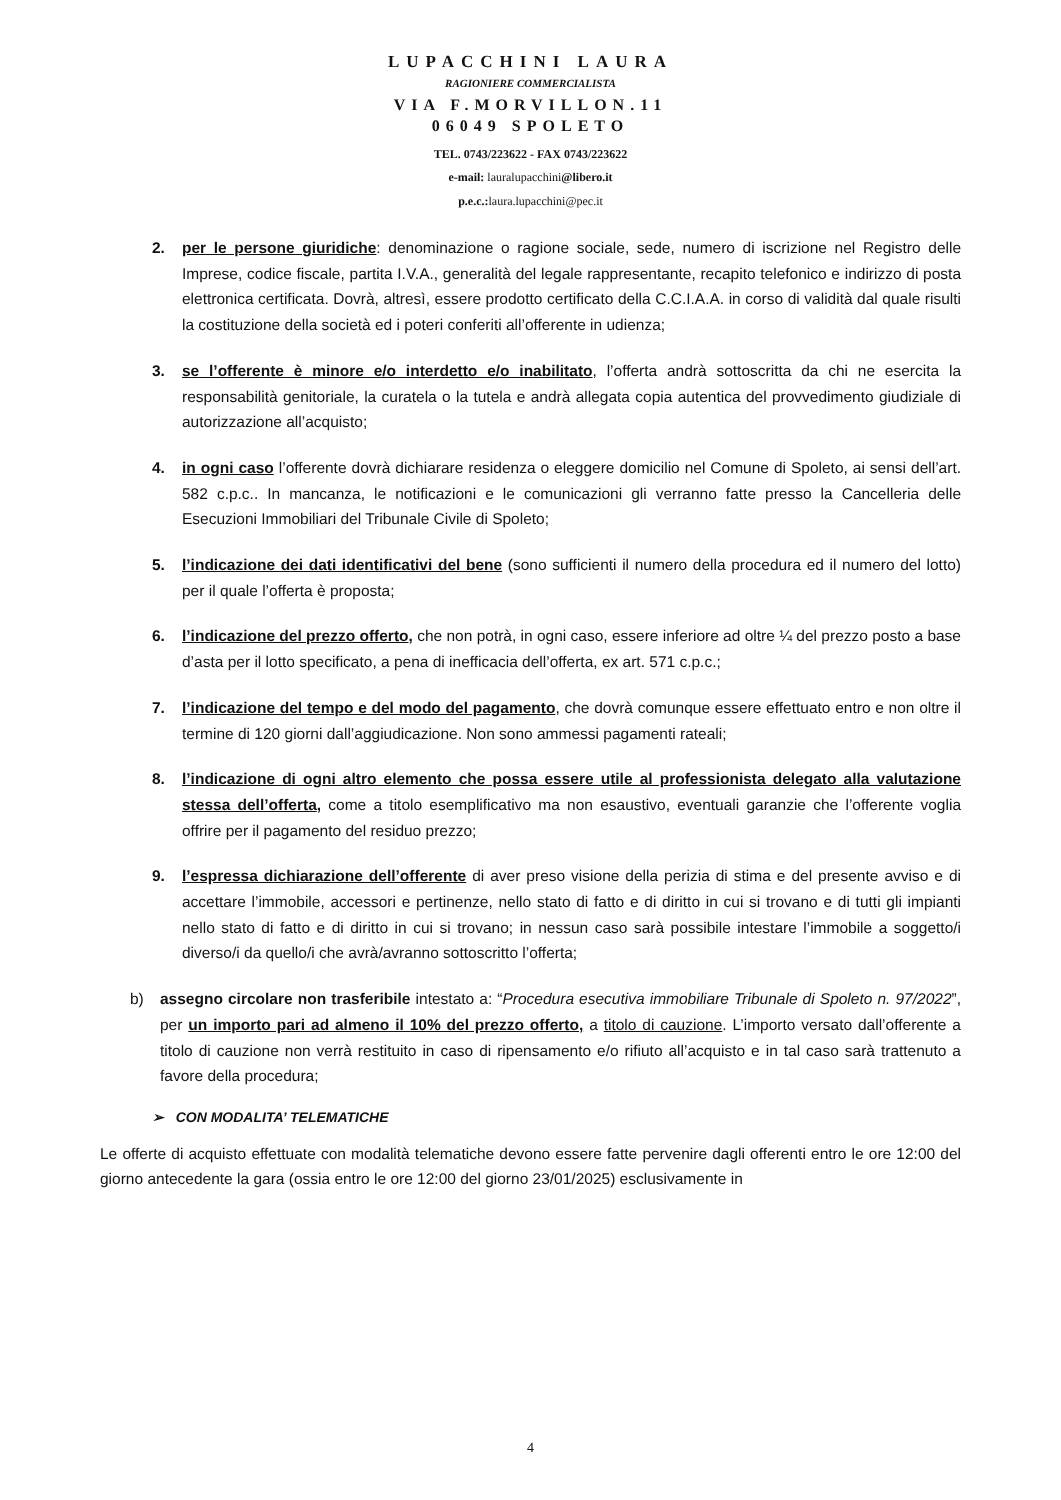LUPACCHINI LAURA
RAGIONIERE COMMERCIALISTA
VIA F.MORVILLON.11
06049 SPOLETO
TEL. 0743/223622 - FAX 0743/223622
e-mail: lauralupacchini@libero.it
p.e.c.: laura.lupacchini@pec.it
2. per le persone giuridiche: denominazione o ragione sociale, sede, numero di iscrizione nel Registro delle Imprese, codice fiscale, partita I.V.A., generalità del legale rappresentante, recapito telefonico e indirizzo di posta elettronica certificata. Dovrà, altresì, essere prodotto certificato della C.C.I.A.A. in corso di validità dal quale risulti la costituzione della società ed i poteri conferiti all’offerente in udienza;
3. se l’offerente è minore e/o interdetto e/o inabilitato, l’offerta andrà sottoscritta da chi ne esercita la responsabilità genitoriale, la curatela o la tutela e andrà allegata copia autentica del provvedimento giudiziale di autorizzazione all’acquisto;
4. in ogni caso l’offerente dovrà dichiarare residenza o eleggere domicilio nel Comune di Spoleto, ai sensi dell’art. 582 c.p.c.. In mancanza, le notificazioni e le comunicazioni gli verranno fatte presso la Cancelleria delle Esecuzioni Immobiliari del Tribunale Civile di Spoleto;
5. l’indicazione dei dati identificativi del bene (sono sufficienti il numero della procedura ed il numero del lotto) per il quale l’offerta è proposta;
6. l’indicazione del prezzo offerto, che non potrà, in ogni caso, essere inferiore ad oltre ¼ del prezzo posto a base d’asta per il lotto specificato, a pena di inefficacia dell’offerta, ex art. 571 c.p.c.;
7. l’indicazione del tempo e del modo del pagamento, che dovrà comunque essere effettuato entro e non oltre il termine di 120 giorni dall’aggiudicazione. Non sono ammessi pagamenti rateali;
8. l’indicazione di ogni altro elemento che possa essere utile al professionista delegato alla valutazione stessa dell’offerta, come a titolo esemplificativo ma non esaustivo, eventuali garanzie che l’offerente voglia offrire per il pagamento del residuo prezzo;
9. l’espressa dichiarazione dell’offerente di aver preso visione della perizia di stima e del presente avviso e di accettare l’immobile, accessori e pertinenze, nello stato di fatto e di diritto in cui si trovano e di tutti gli impianti nello stato di fatto e di diritto in cui si trovano; in nessun caso sarà possibile intestare l’immobile a soggetto/i diverso/i da quello/i che avrà/avranno sottoscritto l’offerta;
b) assegno circolare non trasferibile intestato a: “Procedura esecutiva immobiliare Tribunale di Spoleto n. 97/2022”, per un importo pari ad almeno il 10% del prezzo offerto, a titolo di cauzione. L’importo versato dall’offerente a titolo di cauzione non verrà restituito in caso di ripensamento e/o rifiuto all’acquisto e in tal caso sarà trattenuto a favore della procedura;
➢ CON MODALITA’ TELEMATICHE
Le offerte di acquisto effettuate con modalità telematiche devono essere fatte pervenire dagli offerenti entro le ore 12:00 del giorno antecedente la gara (ossia entro le ore 12:00 del giorno 23/01/2025) esclusivamente in
4